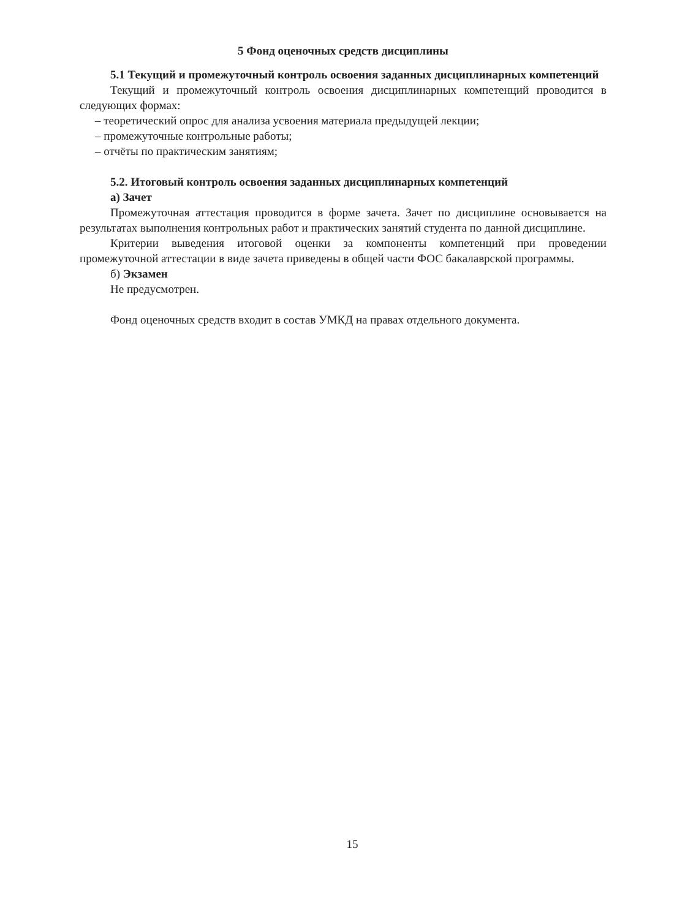5 Фонд оценочных средств дисциплины
5.1 Текущий и промежуточный контроль освоения заданных дисциплинарных компетенций
Текущий и промежуточный контроль освоения дисциплинарных компетенций проводится в следующих формах:
– теоретический опрос для анализа усвоения материала предыдущей лекции;
– промежуточные контрольные работы;
– отчёты по практическим занятиям;
5.2. Итоговый контроль освоения заданных дисциплинарных компетенций
а) Зачет
Промежуточная аттестация проводится в форме зачета. Зачет по дисциплине основывается на результатах выполнения контрольных работ и практических занятий студента по данной дисциплине.
Критерии выведения итоговой оценки за компоненты компетенций при проведении промежуточной аттестации в виде зачета приведены в общей части ФОС бакалаврской программы.
б) Экзамен
Не предусмотрен.
Фонд оценочных средств входит в состав УМКД на правах отдельного документа.
15